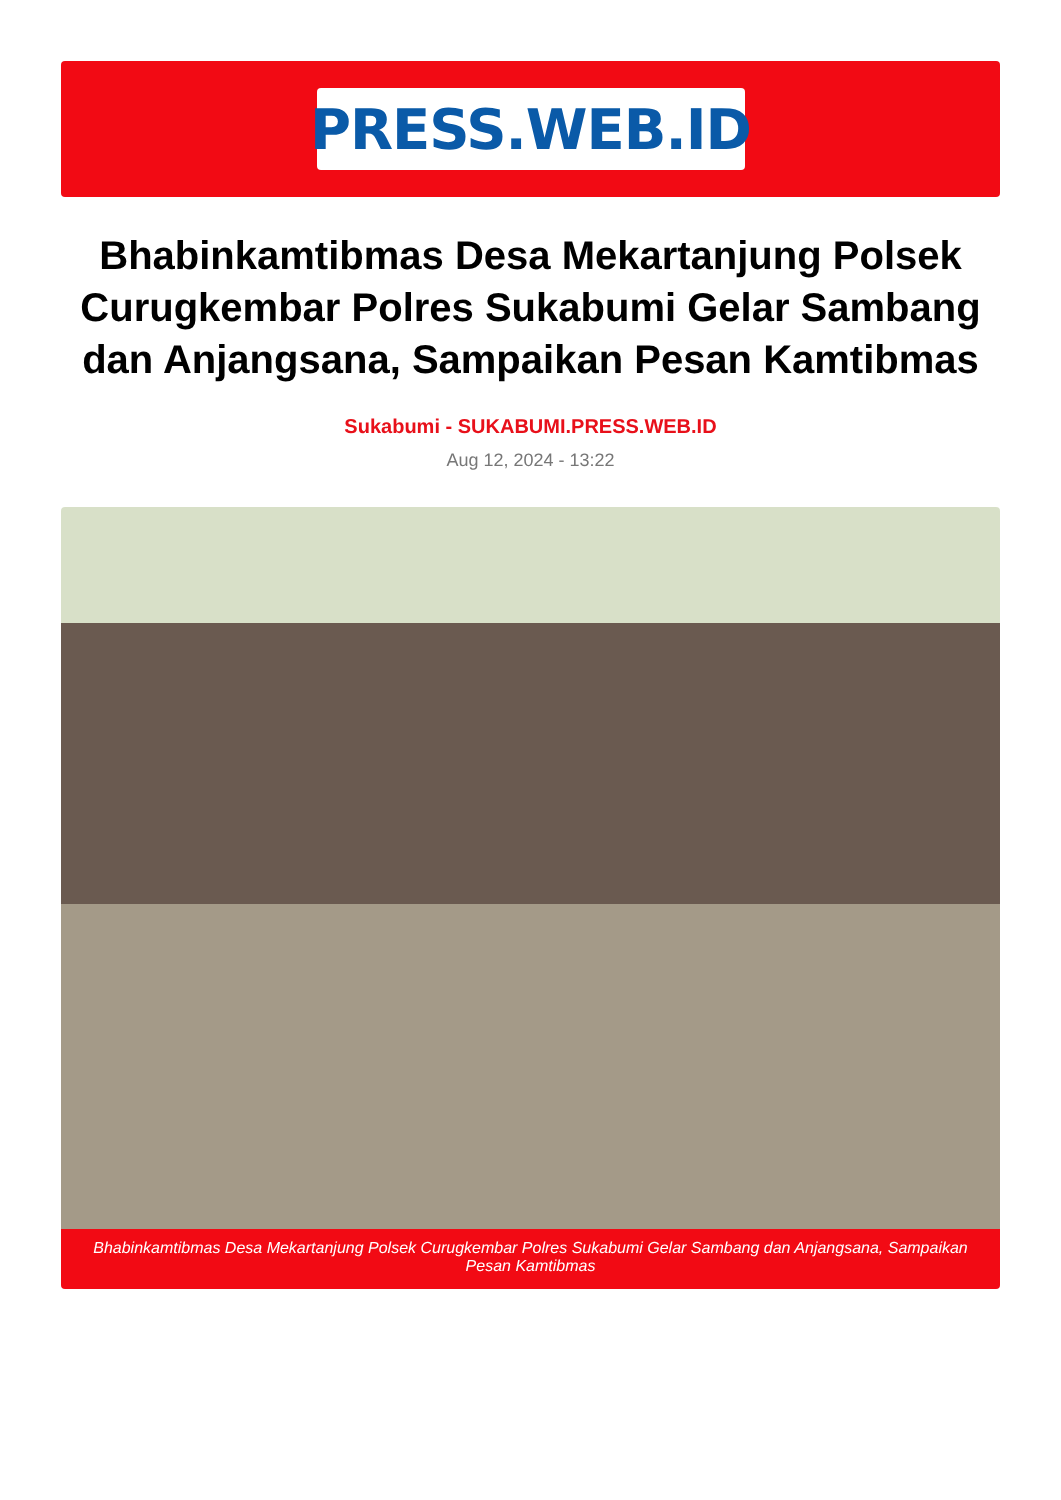PRESS.WEB.ID
Bhabinkamtibmas Desa Mekartanjung Polsek Curugkembar Polres Sukabumi Gelar Sambang dan Anjangsana, Sampaikan Pesan Kamtibmas
Sukabumi - SUKABUMI.PRESS.WEB.ID
Aug 12, 2024 - 13:22
Bhabinkamtibmas Desa Mekartanjung Polsek Curugkembar Polres Sukabumi Gelar Sambang dan Anjangsana, Sampaikan Pesan Kamtibmas